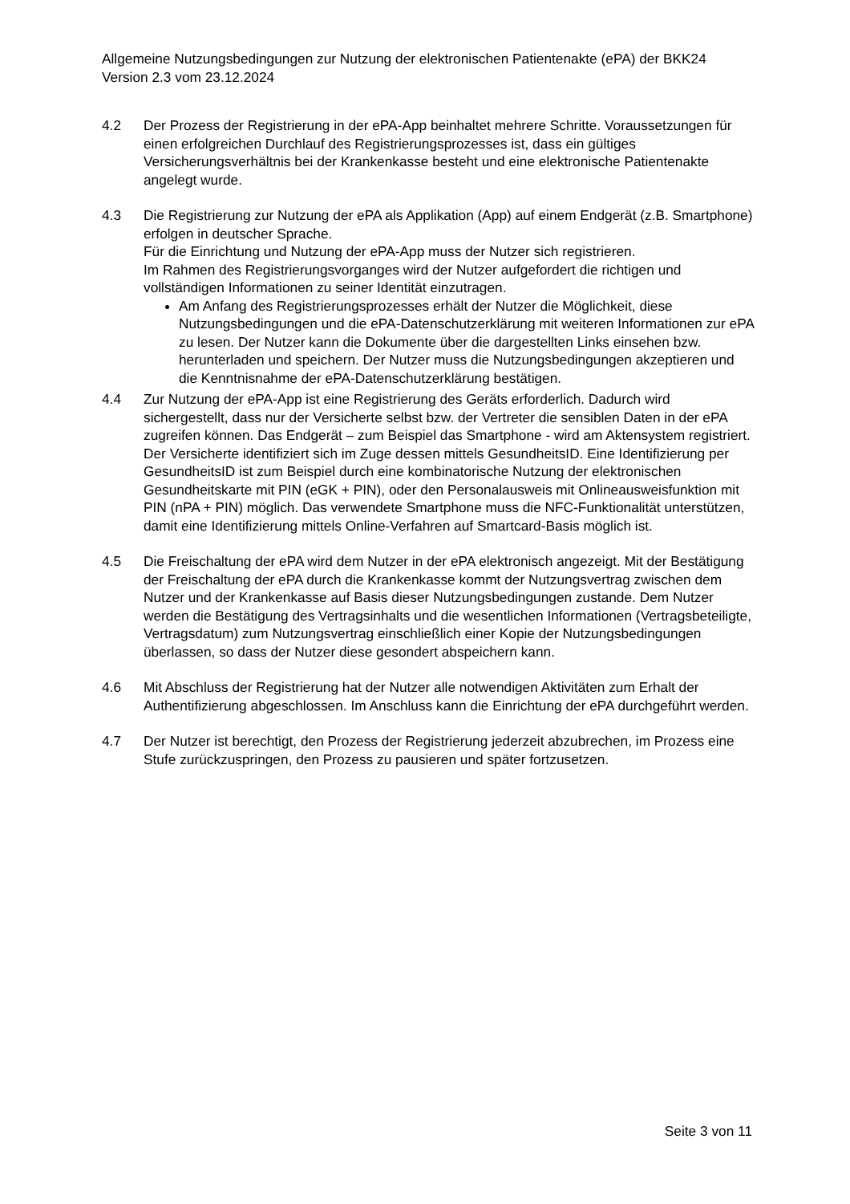Allgemeine Nutzungsbedingungen zur Nutzung der elektronischen Patientenakte (ePA) der BKK24 Version 2.3 vom 23.12.2024
4.2 Der Prozess der Registrierung in der ePA-App beinhaltet mehrere Schritte. Voraussetzungen für einen erfolgreichen Durchlauf des Registrierungsprozesses ist, dass ein gültiges Versicherungsverhältnis bei der Krankenkasse besteht und eine elektronische Patientenakte angelegt wurde.
4.3 Die Registrierung zur Nutzung der ePA als Applikation (App) auf einem Endgerät (z.B. Smartphone) erfolgen in deutscher Sprache.
Für die Einrichtung und Nutzung der ePA-App muss der Nutzer sich registrieren.
Im Rahmen des Registrierungsvorganges wird der Nutzer aufgefordert die richtigen und vollständigen Informationen zu seiner Identität einzutragen.
Am Anfang des Registrierungsprozesses erhält der Nutzer die Möglichkeit, diese Nutzungsbedingungen und die ePA-Datenschutzerklärung mit weiteren Informationen zur ePA zu lesen. Der Nutzer kann die Dokumente über die dargestellten Links einsehen bzw. herunterladen und speichern. Der Nutzer muss die Nutzungsbedingungen akzeptieren und die Kenntnisnahme der ePA-Datenschutzerklärung bestätigen.
4.4 Zur Nutzung der ePA-App ist eine Registrierung des Geräts erforderlich. Dadurch wird sichergestellt, dass nur der Versicherte selbst bzw. der Vertreter die sensiblen Daten in der ePA zugreifen können. Das Endgerät – zum Beispiel das Smartphone - wird am Aktensystem registriert. Der Versicherte identifiziert sich im Zuge dessen mittels GesundheitsID. Eine Identifizierung per GesundheitsID ist zum Beispiel durch eine kombinatorische Nutzung der elektronischen Gesundheitskarte mit PIN (eGK + PIN), oder den Personalausweis mit Onlineausweisfunktion mit PIN (nPA + PIN) möglich. Das verwendete Smartphone muss die NFC-Funktionalität unterstützen, damit eine Identifizierung mittels Online-Verfahren auf Smartcard-Basis möglich ist.
4.5 Die Freischaltung der ePA wird dem Nutzer in der ePA elektronisch angezeigt. Mit der Bestätigung der Freischaltung der ePA durch die Krankenkasse kommt der Nutzungsvertrag zwischen dem Nutzer und der Krankenkasse auf Basis dieser Nutzungsbedingungen zustande. Dem Nutzer werden die Bestätigung des Vertragsinhalts und die wesentlichen Informationen (Vertragsbeteiligte, Vertragsdatum) zum Nutzungsvertrag einschließlich einer Kopie der Nutzungsbedingungen überlassen, so dass der Nutzer diese gesondert abspeichern kann.
4.6 Mit Abschluss der Registrierung hat der Nutzer alle notwendigen Aktivitäten zum Erhalt der Authentifizierung abgeschlossen. Im Anschluss kann die Einrichtung der ePA durchgeführt werden.
4.7 Der Nutzer ist berechtigt, den Prozess der Registrierung jederzeit abzubrechen, im Prozess eine Stufe zurückzuspringen, den Prozess zu pausieren und später fortzusetzen.
Seite 3 von 11